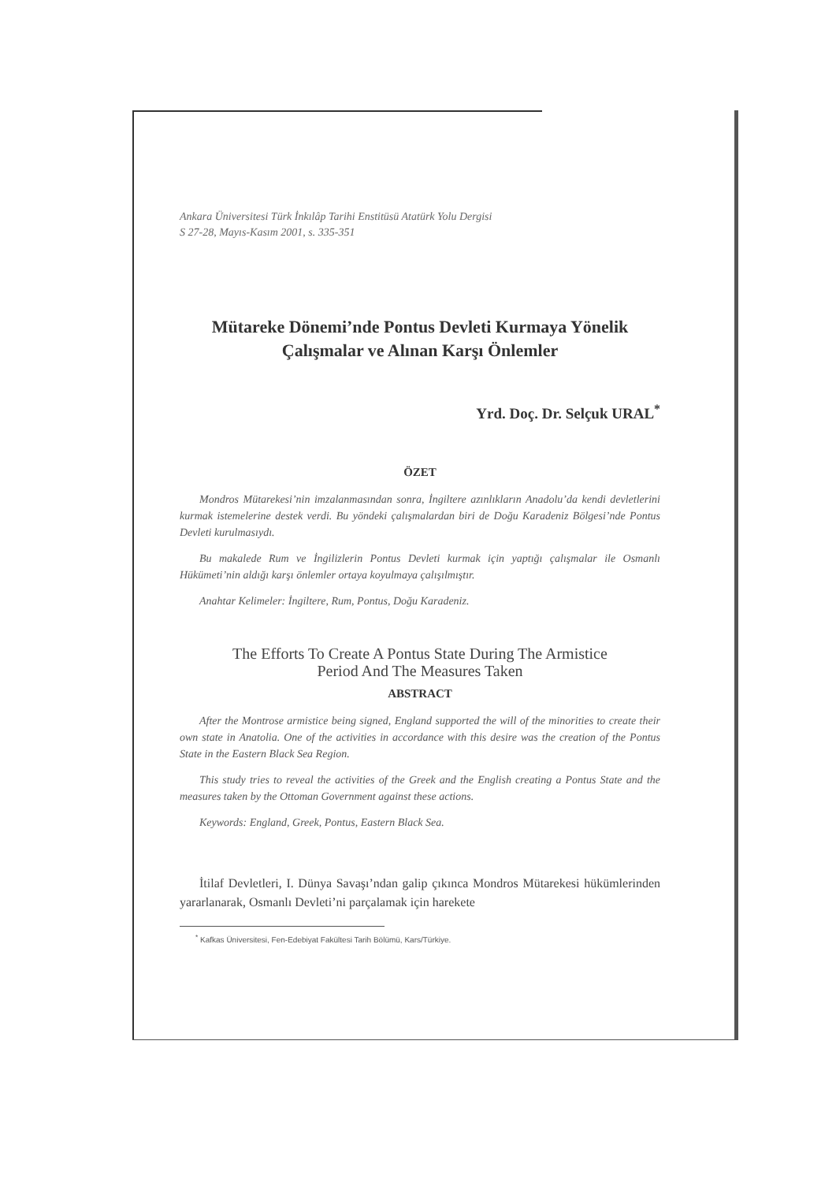Ankara Üniversitesi Türk İnkılâp Tarihi Enstitüsü Atatürk Yolu Dergisi
S 27-28, Mayıs-Kasım 2001, s. 335-351
Mütareke Dönemi’nde Pontus Devleti Kurmaya Yönelik
Çalışmalar ve Alınan Karşı Önlemler
Yrd. Doç. Dr. Selçuk URAL<sup>*</sup>
ÖZET
Mondros Mütarekesi’nin imzalanmasından sonra, İngiltere azınlıkların Anadolu’da kendi devletlerini kurmak istemelerine destek verdi. Bu yöndeki çalışmalardan biri de Doğu Karadeniz Bölgesi’nde Pontus Devleti kurulmasıydı.
Bu makalede Rum ve İngilizlerin Pontus Devleti kurmak için yaptığı çalışmalar ile Osmanlı Hükümeti’nin aldığı karşı önlemler ortaya koyulmaya çalışılmıştır.
Anahtar Kelimeler: İngiltere, Rum, Pontus, Doğu Karadeniz.
The Efforts To Create A Pontus State During The Armistice
Period And The Measures Taken
ABSTRACT
After the Montrose armistice being signed, England supported the will of the minorities to create their own state in Anatolia. One of the activities in accordance with this desire was the creation of the Pontus State in the Eastern Black Sea Region.
This study tries to reveal the activities of the Greek and the English creating a Pontus State and the measures taken by the Ottoman Government against these actions.
Keywords: England, Greek, Pontus, Eastern Black Sea.
İtilaf Devletleri, I. Dünya Savaşı’ndan galip çıkınca Mondros Mütarekesi hükümlerinden yararlanarak, Osmanlı Devleti’ni parçalamak için harekete
<sup>*</sup> Kafkas Üniversitesi, Fen-Edebiyat Fakültesi Tarih Bölümü, Kars/Türkiye.